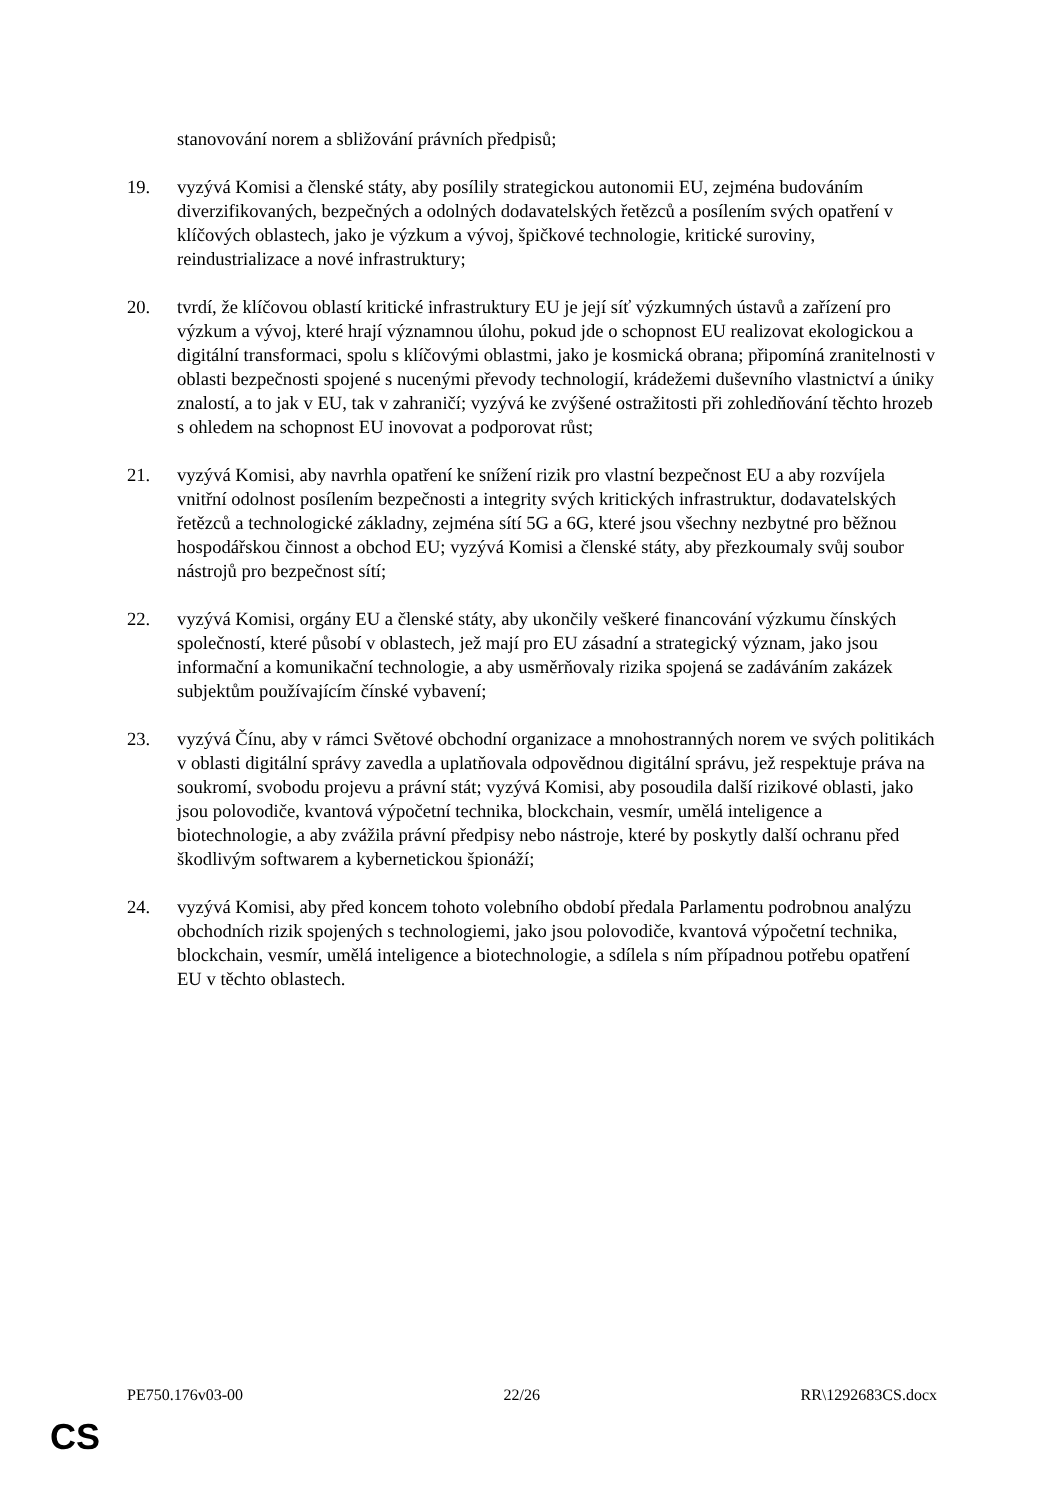stanovování norem a sbližování právních předpisů;
19. vyzývá Komisi a členské státy, aby posílily strategickou autonomii EU, zejména budováním diverzifikovaných, bezpečných a odolných dodavatelských řetězců a posílením svých opatření v klíčových oblastech, jako je výzkum a vývoj, špičkové technologie, kritické suroviny, reindustrializace a nové infrastruktury;
20. tvrdí, že klíčovou oblastí kritické infrastruktury EU je její síť výzkumných ústavů a zařízení pro výzkum a vývoj, které hrají významnou úlohu, pokud jde o schopnost EU realizovat ekologickou a digitální transformaci, spolu s klíčovými oblastmi, jako je kosmická obrana; připomíná zranitelnosti v oblasti bezpečnosti spojené s nucenými převody technologií, krádežemi duševního vlastnictví a úniky znalostí, a to jak v EU, tak v zahraničí; vyzývá ke zvýšené ostražitosti při zohledňování těchto hrozeb s ohledem na schopnost EU inovovat a podporovat růst;
21. vyzývá Komisi, aby navrhla opatření ke snížení rizik pro vlastní bezpečnost EU a aby rozvíjela vnitřní odolnost posílením bezpečnosti a integrity svých kritických infrastruktur, dodavatelských řetězců a technologické základny, zejména sítí 5G a 6G, které jsou všechny nezbytné pro běžnou hospodářskou činnost a obchod EU; vyzývá Komisi a členské státy, aby přezkoumaly svůj soubor nástrojů pro bezpečnost sítí;
22. vyzývá Komisi, orgány EU a členské státy, aby ukončily veškeré financování výzkumu čínských společností, které působí v oblastech, jež mají pro EU zásadní a strategický význam, jako jsou informační a komunikační technologie, a aby usměrňovaly rizika spojená se zadáváním zakázek subjektům používajícím čínské vybavení;
23. vyzývá Čínu, aby v rámci Světové obchodní organizace a mnohostranných norem ve svých politikách v oblasti digitální správy zavedla a uplatňovala odpovědnou digitální správu, jež respektuje práva na soukromí, svobodu projevu a právní stát; vyzývá Komisi, aby posoudila další rizikové oblasti, jako jsou polovodiče, kvantová výpočetní technika, blockchain, vesmír, umělá inteligence a biotechnologie, a aby zvážila právní předpisy nebo nástroje, které by poskytly další ochranu před škodlivým softwarem a kybernetickou špionáží;
24. vyzývá Komisi, aby před koncem tohoto volebního období předala Parlamentu podrobnou analýzu obchodních rizik spojených s technologiemi, jako jsou polovodiče, kvantová výpočetní technika, blockchain, vesmír, umělá inteligence a biotechnologie, a sdílela s ním případnou potřebu opatření EU v těchto oblastech.
PE750.176v03-00 22/26 RR\1292683CS.docx
CS